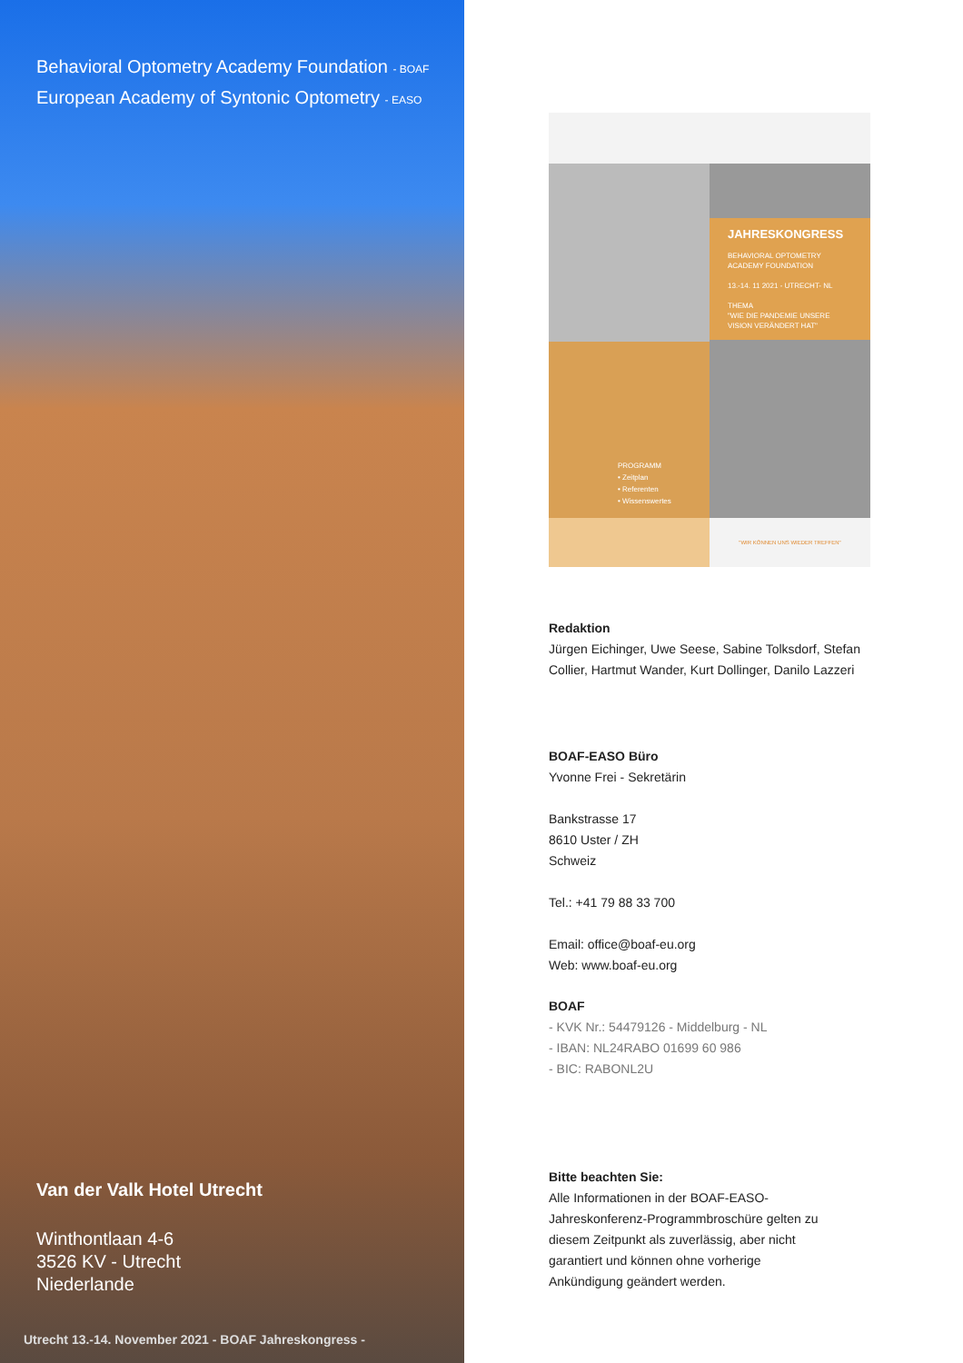Behavioral Optometry Academy Foundation - BOAF
European Academy of Syntonic Optometry - EASO
Van der Valk Hotel Utrecht
Winthontlaan 4-6
3526 KV - Utrecht
Niederlande
Utrecht 13.-14. November 2021 - BOAF Jahreskongress -
JAHRESKONGRESS
BEHAVIORAL OPTOMETRY
ACADEMY FOUNDATION
13.-14. 11 2021 - UTRECHT- NL
THEMA
"WIE DIE PANDEMIE UNSERE VISION VERÄNDERT HAT"
PROGRAMM
• Zeitplan
• Referenten
• Wissenswertes
"WIR KÖNNEN UNS WIEDER TREFFEN"
Redaktion
Jürgen Eichinger, Uwe Seese, Sabine Tolksdorf, Stefan
Collier, Hartmut Wander, Kurt Dollinger, Danilo Lazzeri
BOAF-EASO Büro
Yvonne Frei - Sekretärin
Bankstrasse 17
8610 Uster / ZH
Schweiz
Tel.: +41 79 88 33 700
Email: office@boaf-eu.org
Web: www.boaf-eu.org
BOAF
- KVK Nr.: 54479126 - Middelburg - NL
- IBAN: NL24RABO 01699 60 986
- BIC: RABONL2U
Bitte beachten Sie:
Alle Informationen in der BOAF-EASO-
Jahreskonferenz-Programmbroschüre gelten zu
diesem Zeitpunkt als zuverlässig, aber nicht
garantiert und können ohne vorherige
Ankündigung geändert werden.